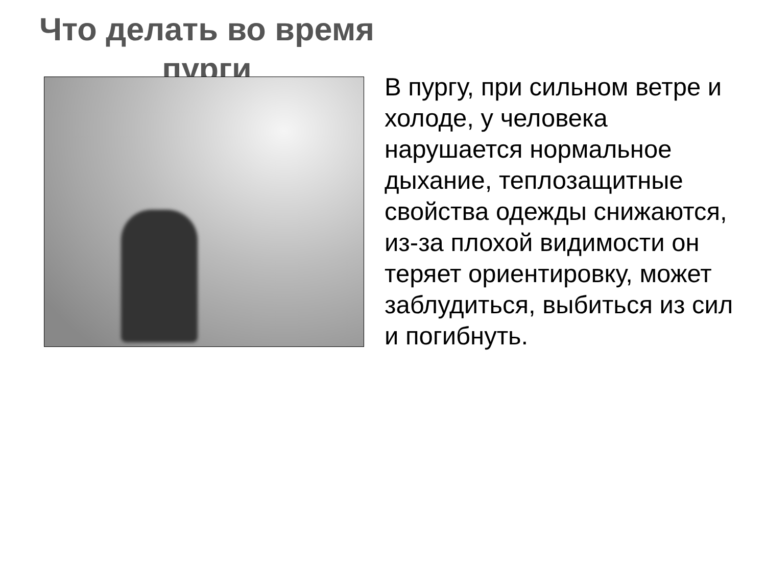Что делать во время пурги
В пургу, при сильном ветре и холоде, у человека нарушается нормальное дыхание, теплозащитные свойства одежды снижаются, из-за плохой видимости он теряет ориентировку, может заблудиться, выбиться из сил и погибнуть.